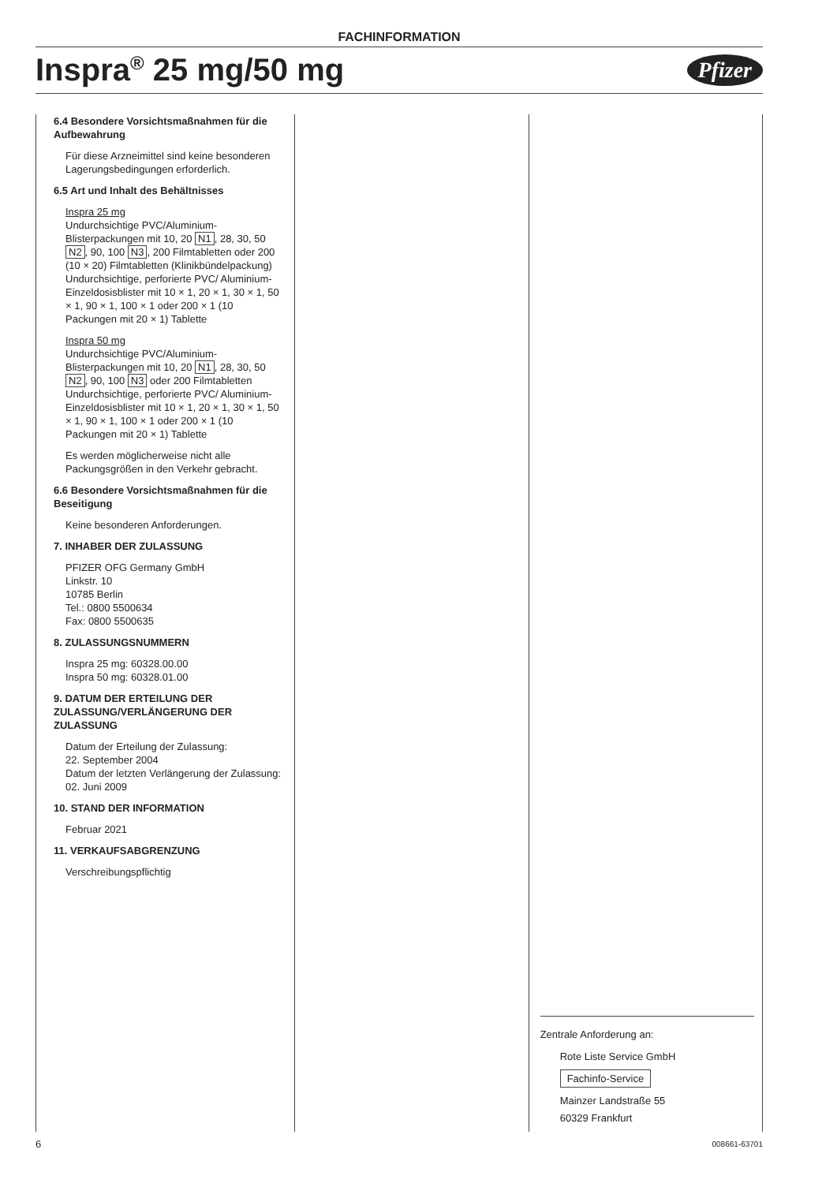FACHINFORMATION
Inspra<sup>®</sup> 25 mg/50 mg
Pfizer
6.4 Besondere Vorsichtsmaßnahmen für die Aufbewahrung
Für diese Arzneimittel sind keine besonderen Lagerungsbedingungen erforderlich.
6.5 Art und Inhalt des Behältnisses
Inspra 25 mg
Undurchsichtige PVC/Aluminium-Blisterpackungen mit 10, 20 N1, 28, 30, 50 N2, 90, 100 N3, 200 Filmtabletten oder 200 (10 × 20) Filmtabletten (Klinikbündelpackung)
Undurchsichtige, perforierte PVC/ Aluminium-Einzeldosisblister mit 10 × 1, 20 × 1, 30 × 1, 50 × 1, 90 × 1, 100 × 1 oder 200 × 1 (10 Packungen mit 20 × 1) Tablette
Inspra 50 mg
Undurchsichtige PVC/Aluminium-Blisterpackungen mit 10, 20 N1, 28, 30, 50 N2, 90, 100 N3 oder 200 Filmtabletten
Undurchsichtige, perforierte PVC/ Aluminium-Einzeldosisblister mit 10 × 1, 20 × 1, 30 × 1, 50 × 1, 90 × 1, 100 × 1 oder 200 × 1 (10 Packungen mit 20 × 1) Tablette
Es werden möglicherweise nicht alle Packungsgrößen in den Verkehr gebracht.
6.6 Besondere Vorsichtsmaßnahmen für die Beseitigung
Keine besonderen Anforderungen.
7. INHABER DER ZULASSUNG
PFIZER OFG Germany GmbH
Linkstr. 10
10785 Berlin
Tel.: 0800 5500634
Fax: 0800 5500635
8. ZULASSUNGSNUMMERN
Inspra 25 mg: 60328.00.00
Inspra 50 mg: 60328.01.00
9. DATUM DER ERTEILUNG DER ZULASSUNG/VERLÄNGERUNG DER ZULASSUNG
Datum der Erteilung der Zulassung:
22. September 2004
Datum der letzten Verlängerung der Zulassung: 02. Juni 2009
10. STAND DER INFORMATION
Februar 2021
11. VERKAUFSABGRENZUNG
Verschreibungspflichtig
Zentrale Anforderung an:
Rote Liste Service GmbH
Fachinfo-Service
Mainzer Landstraße 55
60329 Frankfurt
6 008661-63701